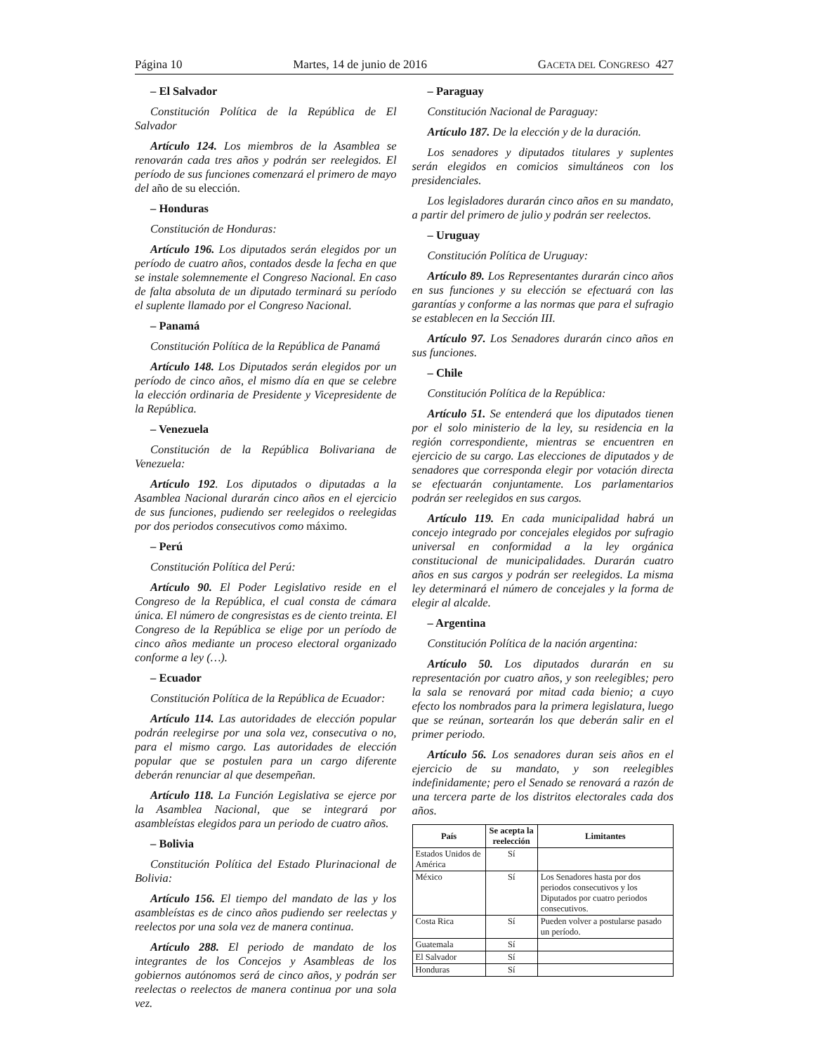Página 10 Martes, 14 de junio de 2016 GACETA DEL CONGRESO 427
– El Salvador
Constitución Política de la República de El Salvador
Artículo 124. Los miembros de la Asamblea se renovarán cada tres años y podrán ser reelegidos. El período de sus funciones comenzará el primero de mayo del año de su elección.
– Honduras
Constitución de Honduras:
Artículo 196. Los diputados serán elegidos por un período de cuatro años, contados desde la fecha en que se instale solemnemente el Congreso Nacional. En caso de falta absoluta de un diputado terminará su período el suplente llamado por el Congreso Nacional.
– Panamá
Constitución Política de la República de Panamá
Artículo 148. Los Diputados serán elegidos por un período de cinco años, el mismo día en que se celebre la elección ordinaria de Presidente y Vicepresidente de la República.
– Venezuela
Constitución de la República Bolivariana de Venezuela:
Artículo 192. Los diputados o diputadas a la Asamblea Nacional durarán cinco años en el ejercicio de sus funciones, pudiendo ser reelegidos o reelegidas por dos periodos consecutivos como máximo.
– Perú
Constitución Política del Perú:
Artículo 90. El Poder Legislativo reside en el Congreso de la República, el cual consta de cámara única. El número de congresistas es de ciento treinta. El Congreso de la República se elige por un período de cinco años mediante un proceso electoral organizado conforme a ley (…).
– Ecuador
Constitución Política de la República de Ecuador:
Artículo 114. Las autoridades de elección popular podrán reelegirse por una sola vez, consecutiva o no, para el mismo cargo. Las autoridades de elección popular que se postulen para un cargo diferente deberán renunciar al que desempeñan.
Artículo 118. La Función Legislativa se ejerce por la Asamblea Nacional, que se integrará por asambleístas elegidos para un periodo de cuatro años.
– Bolivia
Constitución Política del Estado Plurinacional de Bolivia:
Artículo 156. El tiempo del mandato de las y los asambleístas es de cinco años pudiendo ser reelectas y reelectos por una sola vez de manera continua.
Artículo 288. El periodo de mandato de los integrantes de los Concejos y Asambleas de los gobiernos autónomos será de cinco años, y podrán ser reelectas o reelectos de manera continua por una sola vez.
– Paraguay
Constitución Nacional de Paraguay:
Artículo 187. De la elección y de la duración.
Los senadores y diputados titulares y suplentes serán elegidos en comicios simultáneos con los presidenciales.
Los legisladores durarán cinco años en su mandato, a partir del primero de julio y podrán ser reelectos.
– Uruguay
Constitución Política de Uruguay:
Artículo 89. Los Representantes durarán cinco años en sus funciones y su elección se efectuará con las garantías y conforme a las normas que para el sufragio se establecen en la Sección III.
Artículo 97. Los Senadores durarán cinco años en sus funciones.
– Chile
Constitución Política de la República:
Artículo 51. Se entenderá que los diputados tienen por el solo ministerio de la ley, su residencia en la región correspondiente, mientras se encuentren en ejercicio de su cargo. Las elecciones de diputados y de senadores que corresponda elegir por votación directa se efectuarán conjuntamente. Los parlamentarios podrán ser reelegidos en sus cargos.
Artículo 119. En cada municipalidad habrá un concejo integrado por concejales elegidos por sufragio universal en conformidad a la ley orgánica constitucional de municipalidades. Durarán cuatro años en sus cargos y podrán ser reelegidos. La misma ley determinará el número de concejales y la forma de elegir al alcalde.
– Argentina
Constitución Política de la nación argentina:
Artículo 50. Los diputados durarán en su representación por cuatro años, y son reelegibles; pero la sala se renovará por mitad cada bienio; a cuyo efecto los nombrados para la primera legislatura, luego que se reúnan, sortearán los que deberán salir en el primer periodo.
Artículo 56. Los senadores duran seis años en el ejercicio de su mandato, y son reelegibles indefinidamente; pero el Senado se renovará a razón de una tercera parte de los distritos electorales cada dos años.
| País | Se acepta la reelección | Limitantes |
| --- | --- | --- |
| Estados Unidos de América | Sí | |
| México | Sí | Los Senadores hasta por dos periodos consecutivos y los Diputados por cuatro periodos consecutivos. |
| Costa Rica | Sí | Pueden volver a postularse pasado un período. |
| Guatemala | Sí | |
| El Salvador | Sí | |
| Honduras | Sí | |